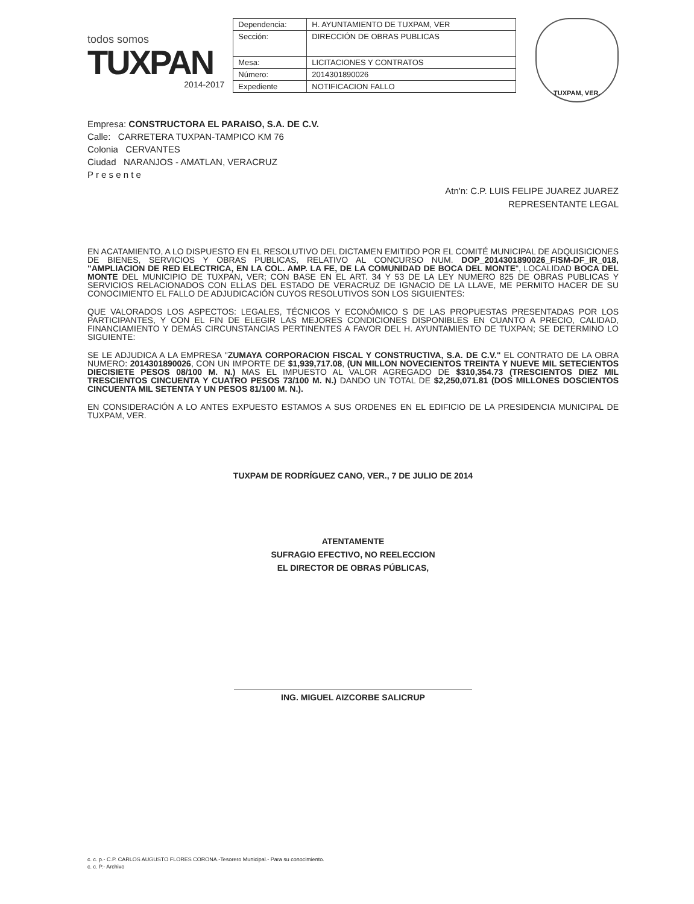todos somos
TUXPAN
2014-2017
| Dependencia: | H. AYUNTAMIENTO DE TUXPAM, VER |
| Sección: | DIRECCIÓN DE OBRAS PUBLICAS |
| Mesa: | LICITACIONES Y CONTRATOS |
| Número: | 2014301890026 |
| Expediente | NOTIFICACION FALLO |
TUXPAM, VER.
Empresa: CONSTRUCTORA EL PARAISO, S.A. DE C.V.
Calle: CARRETERA TUXPAN-TAMPICO KM 76
Colonia CERVANTES
Ciudad NARANJOS - AMATLAN, VERACRUZ
P r e s e n t e
Atn'n: C.P. LUIS FELIPE JUAREZ JUAREZ
REPRESENTANTE LEGAL
EN ACATAMIENTO, A LO DISPUESTO EN EL RESOLUTIVO DEL DICTAMEN EMITIDO POR EL COMITÉ MUNICIPAL DE ADQUISICIONES DE BIENES, SERVICIOS Y OBRAS PUBLICAS, RELATIVO AL CONCURSO NUM. DOP_2014301890026_FISM-DF_IR_018, "AMPLIACION DE RED ELECTRICA, EN LA COL. AMP. LA FE, DE LA COMUNIDAD DE BOCA DEL MONTE", LOCALIDAD BOCA DEL MONTE DEL MUNICIPIO DE TUXPAN, VER; CON BASE EN EL ART. 34 Y 53 DE LA LEY NUMERO 825 DE OBRAS PUBLICAS Y SERVICIOS RELACIONADOS CON ELLAS DEL ESTADO DE VERACRUZ DE IGNACIO DE LA LLAVE, ME PERMITO HACER DE SU CONOCIMIENTO EL FALLO DE ADJUDICACIÓN CUYOS RESOLUTIVOS SON LOS SIGUIENTES:
QUE VALORADOS LOS ASPECTOS: LEGALES, TÉCNICOS Y ECONÓMICO S DE LAS PROPUESTAS PRESENTADAS POR LOS PARTICIPANTES, Y CON EL FIN DE ELEGIR LAS MEJORES CONDICIONES DISPONIBLES EN CUANTO A PRECIO, CALIDAD, FINANCIAMIENTO Y DEMÁS CIRCUNSTANCIAS PERTINENTES A FAVOR DEL H. AYUNTAMIENTO DE TUXPAN; SE DETERMINO LO SIGUIENTE:
SE LE ADJUDICA A LA EMPRESA "ZUMAYA CORPORACION FISCAL Y CONSTRUCTIVA, S.A. DE C.V." EL CONTRATO DE LA OBRA NUMERO: 2014301890026, CON UN IMPORTE DE $1,939,717.08, (UN MILLON NOVECIENTOS TREINTA Y NUEVE MIL SETECIENTOS DIECISIETE PESOS 08/100 M. N.) MAS EL IMPUESTO AL VALOR AGREGADO DE $310,354.73 (TRESCIENTOS DIEZ MIL TRESCIENTOS CINCUENTA Y CUATRO PESOS 73/100 M. N.) DANDO UN TOTAL DE $2,250,071.81 (DOS MILLONES DOSCIENTOS CINCUENTA MIL SETENTA Y UN PESOS 81/100 M. N.).
EN CONSIDERACIÓN A LO ANTES EXPUESTO ESTAMOS A SUS ORDENES EN EL EDIFICIO DE LA PRESIDENCIA MUNICIPAL DE TUXPAM, VER.
TUXPAM DE RODRÍGUEZ CANO, VER., 7 DE JULIO DE 2014
ATENTAMENTE
SUFRAGIO EFECTIVO, NO REELECCION
EL DIRECTOR DE OBRAS PÚBLICAS,
ING. MIGUEL AIZCORBE SALICRUP
c. c. p.- C.P. CARLOS AUGUSTO FLORES CORONA.-Tesorero Municipal.- Para su conocimiento.
c. c. P.- Archivo